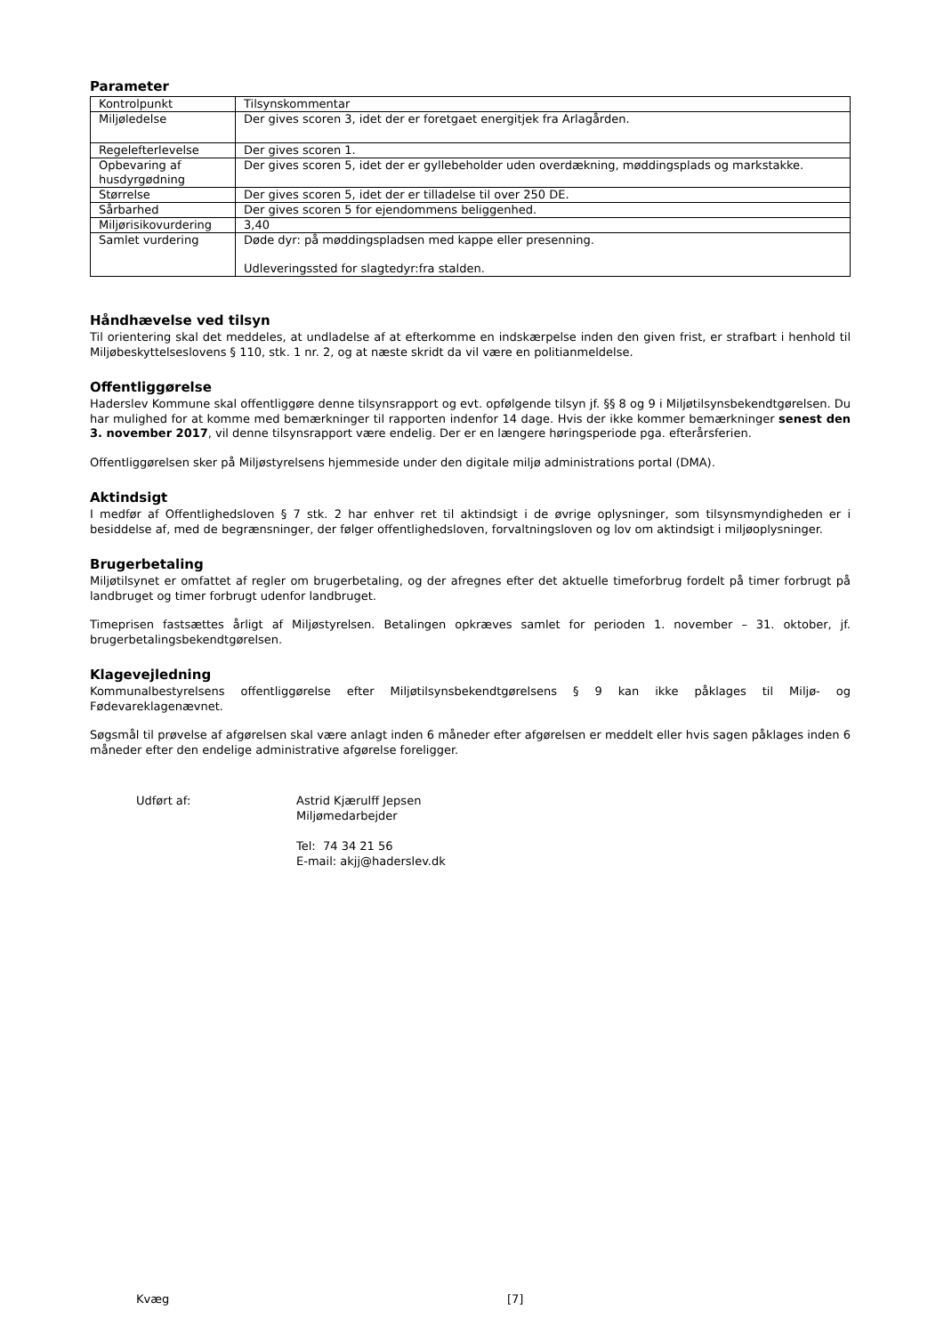Parameter
| Kontrolpunkt | Tilsynskommentar |
| Miljøledelse | Der gives scoren 3, idet der er foretgaet energitjek fra Arlagården. |
| Regelefterlevelse | Der gives scoren 1. |
| Opbevaring af husdyrgødning | Der gives scoren 5, idet der er gyllebeholder uden overdækning, møddingsplads og markstakke. |
| Størrelse | Der gives scoren 5, idet der er tilladelse til over 250 DE. |
| Sårbarhed | Der gives scoren 5 for ejendommens beliggenhed. |
| Miljørisikovurdering | 3,40 |
| Samlet vurdering | Døde dyr: på møddingspladsen med kappe eller presenning. Udleveringssted for slagtedyr:fra stalden. |
Håndhævelse ved tilsyn
Til orientering skal det meddeles, at undladelse af at efterkomme en indskærpelse inden den given frist, er strafbart i henhold til Miljøbeskyttelseslovens § 110, stk. 1 nr. 2, og at næste skridt da vil være en politianmeldelse.
Offentliggørelse
Haderslev Kommune skal offentliggøre denne tilsynsrapport og evt. opfølgende tilsyn jf. §§ 8 og 9 i Miljøtilsynsbekendtgørelsen. Du har mulighed for at komme med bemærkninger til rapporten indenfor 14 dage. Hvis der ikke kommer bemærkninger senest den 3. november 2017, vil denne tilsynsrapport være endelig. Der er en længere høringsperiode pga. efterårsferien.
Offentliggørelsen sker på Miljøstyrelsens hjemmeside under den digitale miljø administrations portal (DMA).
Aktindsigt
I medfør af Offentlighedsloven § 7 stk. 2 har enhver ret til aktindsigt i de øvrige oplysninger, som tilsynsmyndigheden er i besiddelse af, med de begrænsninger, der følger offentlighedsloven, forvaltningsloven og lov om aktindsigt i miljøoplysninger.
Brugerbetaling
Miljøtilsynet er omfattet af regler om brugerbetaling, og der afregnes efter det aktuelle timeforbrug fordelt på timer forbrugt på landbruget og timer forbrugt udenfor landbruget.
Timeprisen fastsættes årligt af Miljøstyrelsen. Betalingen opkræves samlet for perioden 1. november – 31. oktober, jf. brugerbetalingsbekendtgørelsen.
Klagevejledning
Kommunalbestyrelsens offentliggørelse efter Miljøtilsynsbekendtgørelsens § 9 kan ikke påklages til Miljø- og Fødevareklagenævnet.
Søgsmål til prøvelse af afgørelsen skal være anlagt inden 6 måneder efter afgørelsen er meddelt eller hvis sagen påklages inden 6 måneder efter den endelige administrative afgørelse foreligger.
Udført af: Astrid Kjærulff Jepsen
Miljømedarbejder
Tel: 74 34 21 56
E-mail: akjj@haderslev.dk
Kvæg [7]